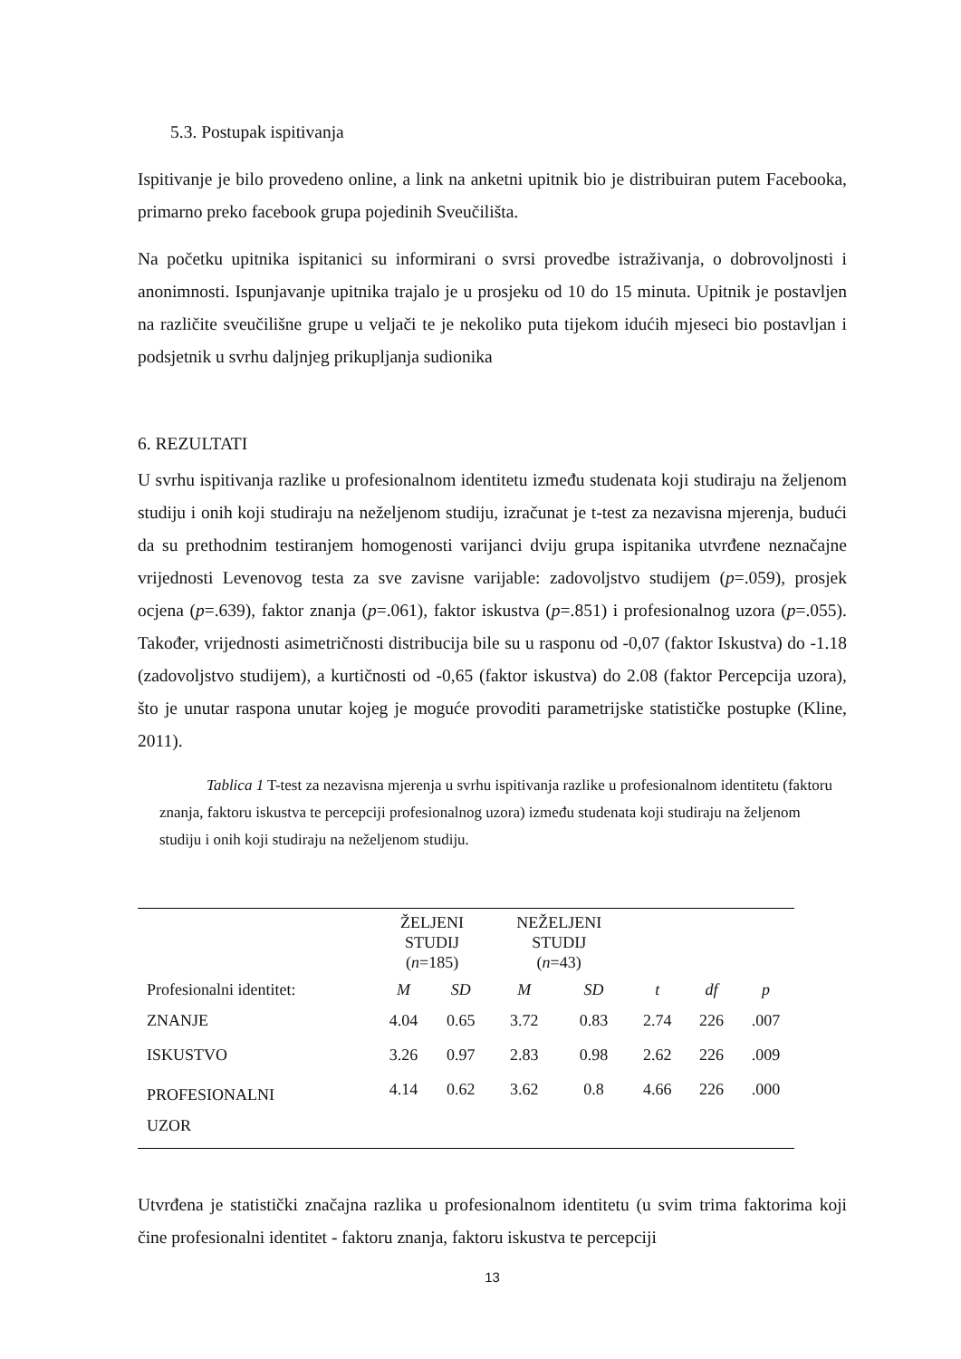5.3. Postupak ispitivanja
Ispitivanje je bilo provedeno online, a link na anketni upitnik bio je distribuiran putem Facebooka, primarno preko facebook grupa pojedinih Sveučilišta.
Na početku upitnika ispitanici su informirani o svrsi provedbe istraživanja, o dobrovoljnosti i anonimnosti. Ispunjavanje upitnika trajalo je u prosjeku od 10 do 15 minuta. Upitnik je postavljen na različite sveučilišne grupe u veljači te je nekoliko puta tijekom idućih mjeseci bio postavljan i podsjetnik u svrhu daljnjeg prikupljanja sudionika
6. REZULTATI
U svrhu ispitivanja razlike u profesionalnom identitetu između studenata koji studiraju na željenom studiju i onih koji studiraju na neželjenom studiju, izračunat je t-test za nezavisna mjerenja, budući da su prethodnim testiranjem homogenosti varijanci dviju grupa ispitanika utvrđene neznačajne vrijednosti Levenovog testa za sve zavisne varijable: zadovoljstvo studijem (p=.059), prosjek ocjena (p=.639), faktor znanja (p=.061), faktor iskustva (p=.851) i profesionalnog uzora (p=.055). Također, vrijednosti asimetričnosti distribucija bile su u rasponu od -0,07 (faktor Iskustva) do -1.18 (zadovoljstvo studijem), a kurtičnosti od -0,65 (faktor iskustva) do 2.08 (faktor Percepcija uzora), što je unutar raspona unutar kojeg je moguće provoditi parametrijske statističke postupke (Kline, 2011).
Tablica 1 T-test za nezavisna mjerenja u svrhu ispitivanja razlike u profesionalnom identitetu (faktoru znanja, faktoru iskustva te percepciji profesionalnog uzora) između studenata koji studiraju na željenom studiju i onih koji studiraju na neželjenom studiju.
| | ŽELJENI STUDIJ ( n =185) | | NEŽELJENI STUDIJ ( n =43) | | | | |
| --- | --- | --- | --- | --- | --- | --- | --- |
| Profesionalni identitet: | M | SD | M | SD | t | df | p |
| ZNANJE | 4.04 | 0.65 | 3.72 | 0.83 | 2.74 | 226 | .007 |
| ISKUSTVO | 3.26 | 0.97 | 2.83 | 0.98 | 2.62 | 226 | .009 |
| PROFESIONALNI UZOR | 4.14 | 0.62 | 3.62 | 0.8 | 4.66 | 226 | .000 |
Utvrđena je statistički značajna razlika u profesionalnom identitetu (u svim trima faktorima koji čine profesionalni identitet - faktoru znanja, faktoru iskustva te percepciji
13